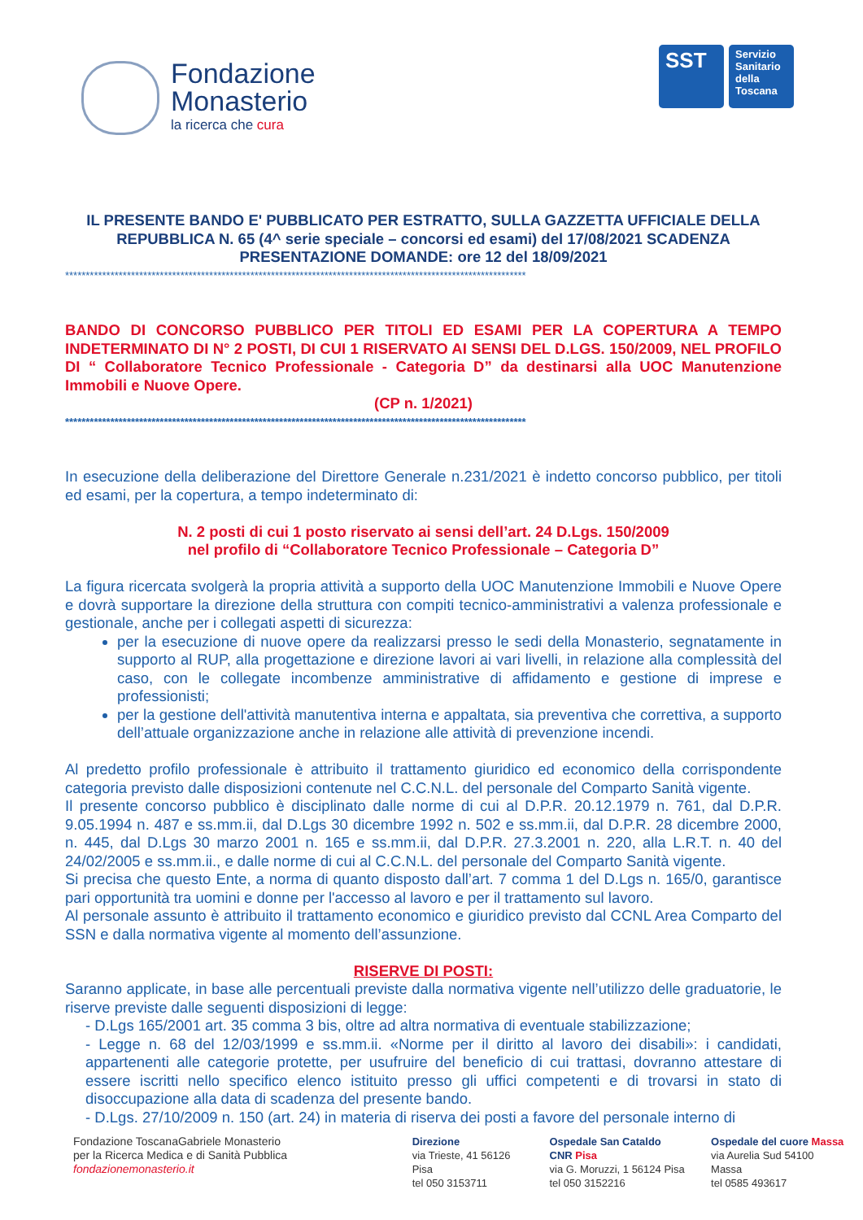Fondazione
Monasterio
la ricerca che cura
SST
Servizio Sanitario della Toscana
IL PRESENTE BANDO E' PUBBLICATO PER ESTRATTO, SULLA GAZZETTA UFFICIALE DELLA REPUBBLICA N. 65 (4^ serie speciale – concorsi ed esami) del 17/08/2021 SCADENZA PRESENTAZIONE DOMANDE: ore 12 del 18/09/2021
****************************************************************************************************************
BANDO DI CONCORSO PUBBLICO PER TITOLI ED ESAMI PER LA COPERTURA A TEMPO INDETERMINATO DI N° 2 POSTI, DI CUI 1 RISERVATO AI SENSI DEL D.LGS. 150/2009, NEL PROFILO DI “ Collaboratore Tecnico Professionale - Categoria D” da destinarsi alla UOC Manutenzione Immobili e Nuove Opere.
(CP n. 1/2021)
****************************************************************************************************************
In esecuzione della deliberazione del Direttore Generale n.231/2021 è indetto concorso pubblico, per titoli ed esami, per la copertura, a tempo indeterminato di:
N. 2 posti di cui 1 posto riservato ai sensi dell’art. 24 D.Lgs. 150/2009
nel profilo di “Collaboratore Tecnico Professionale – Categoria D”
La figura ricercata svolgerà la propria attività a supporto della UOC Manutenzione Immobili e Nuove Opere e dovrà supportare la direzione della struttura con compiti tecnico-amministrativi a valenza professionale e gestionale, anche per i collegati aspetti di sicurezza:
per la esecuzione di nuove opere da realizzarsi presso le sedi della Monasterio, segnatamente in supporto al RUP, alla progettazione e direzione lavori ai vari livelli, in relazione alla complessità del caso, con le collegate incombenze amministrative di affidamento e gestione di imprese e professionisti;
per la gestione dell'attività manutentiva interna e appaltata, sia preventiva che correttiva, a supporto dell’attuale organizzazione anche in relazione alle attività di prevenzione incendi.
Al predetto profilo professionale è attribuito il trattamento giuridico ed economico della corrispondente categoria previsto dalle disposizioni contenute nel C.C.N.L. del personale del Comparto Sanità vigente.
Il presente concorso pubblico è disciplinato dalle norme di cui al D.P.R. 20.12.1979 n. 761, dal D.P.R. 9.05.1994 n. 487 e ss.mm.ii, dal D.Lgs 30 dicembre 1992 n. 502 e ss.mm.ii, dal D.P.R. 28 dicembre 2000, n. 445, dal D.Lgs 30 marzo 2001 n. 165 e ss.mm.ii, dal D.P.R. 27.3.2001 n. 220, alla L.R.T. n. 40 del 24/02/2005 e ss.mm.ii., e dalle norme di cui al C.C.N.L. del personale del Comparto Sanità vigente.
Si precisa che questo Ente, a norma di quanto disposto dall’art. 7 comma 1 del D.Lgs n. 165/0, garantisce pari opportunità tra uomini e donne per l'accesso al lavoro e per il trattamento sul lavoro.
Al personale assunto è attribuito il trattamento economico e giuridico previsto dal CCNL Area Comparto del SSN e dalla normativa vigente al momento dell’assunzione.
RISERVE DI POSTI:
Saranno applicate, in base alle percentuali previste dalla normativa vigente nell’utilizzo delle graduatorie, le riserve previste dalle seguenti disposizioni di legge:
- D.Lgs 165/2001 art. 35 comma 3 bis, oltre ad altra normativa di eventuale stabilizzazione;
- Legge n. 68 del 12/03/1999 e ss.mm.ii. «Norme per il diritto al lavoro dei disabili»: i candidati, appartenenti alle categorie protette, per usufruire del beneficio di cui trattasi, dovranno attestare di essere iscritti nello specifico elenco istituito presso gli uffici competenti e di trovarsi in stato di disoccupazione alla data di scadenza del presente bando.
- D.Lgs. 27/10/2009 n. 150 (art. 24) in materia di riserva dei posti a favore del personale interno di
Fondazione ToscanaGabriele Monasterio
per la Ricerca Medica e di Sanità Pubblica
fondazionemonasterio.it
Direzione
via Trieste, 41 56126 Pisa
tel 050 3153711
Ospedale San Cataldo CNR Pisa
via G. Moruzzi, 1 56124 Pisa
tel 050 3152216
Ospedale del cuore Massa
via Aurelia Sud 54100 Massa
tel 0585 493617